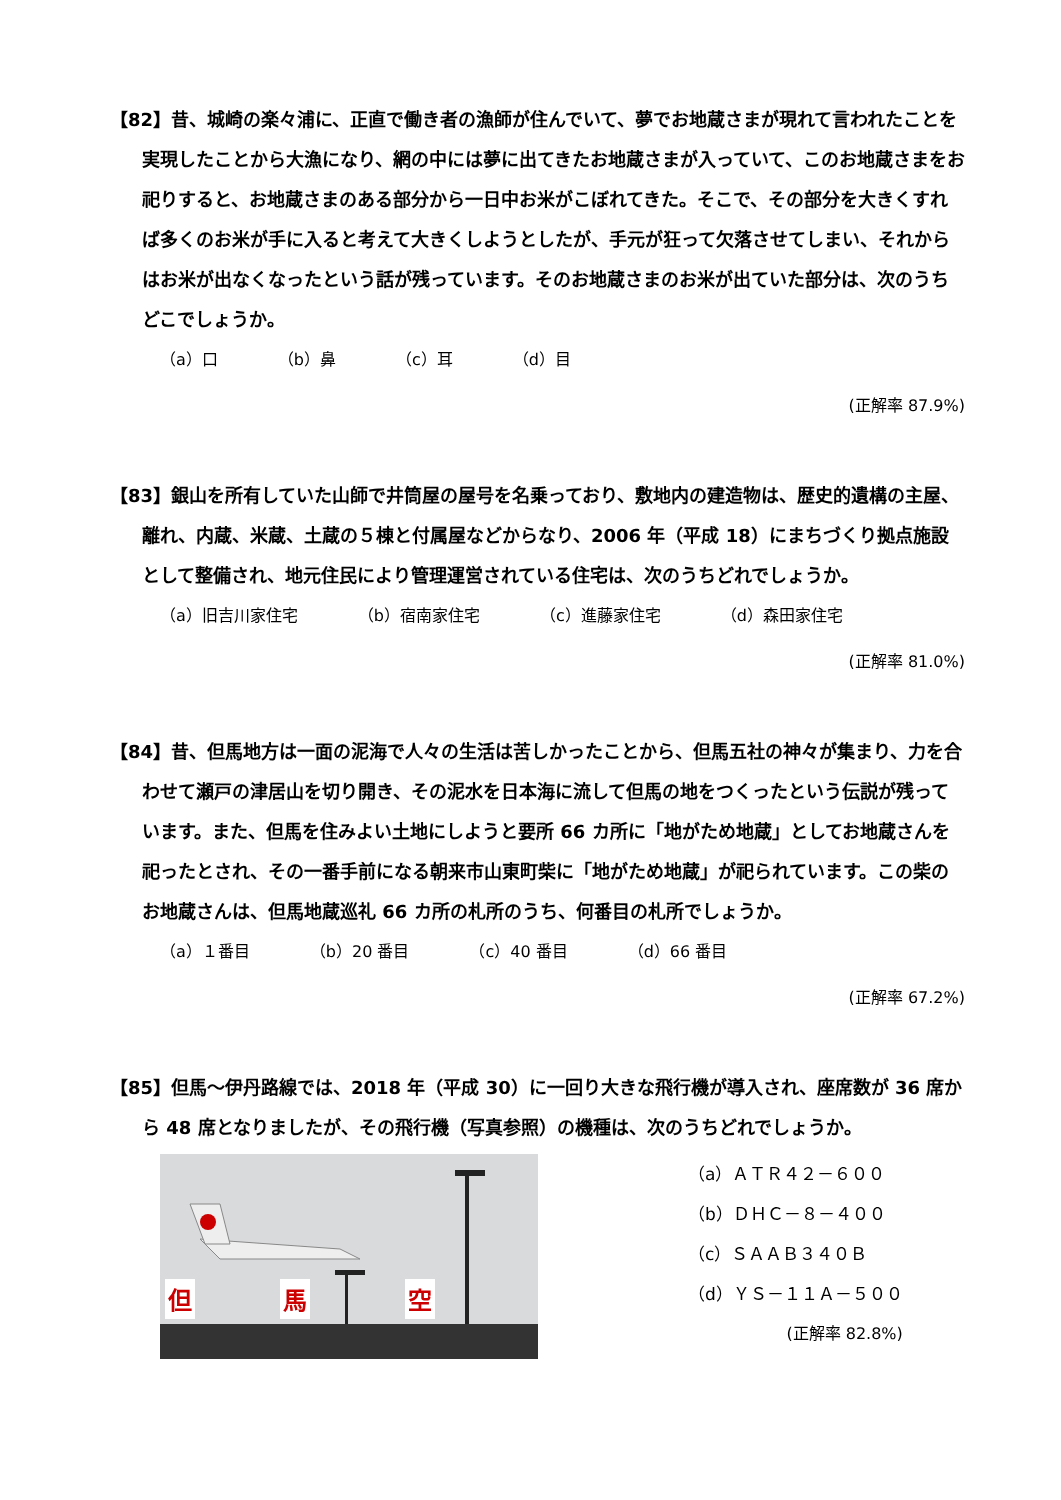【82】昔、城崎の楽々浦に、正直で働き者の漁師が住んでいて、夢でお地蔵さまが現れて言われたことを実現したことから大漁になり、網の中には夢に出てきたお地蔵さまが入っていて、このお地蔵さまをお祀りすると、お地蔵さまのある部分から一日中お米がこぼれてきた。そこで、その部分を大きくすれば多くのお米が手に入ると考えて大きくしようとしたが、手元が狂って欠落させてしまい、それからはお米が出なくなったという話が残っています。そのお地蔵さまのお米が出ていた部分は、次のうちどこでしょうか。
（a）口 （b）鼻 （c）耳 （d）目
(正解率 87.9%)
【83】銀山を所有していた山師で井筒屋の屋号を名乗っており、敷地内の建造物は、歴史的遺構の主屋、離れ、内蔵、米蔵、土蔵の５棟と付属屋などからなり、2006 年（平成 18）にまちづくり拠点施設として整備され、地元住民により管理運営されている住宅は、次のうちどれでしょうか。
（a）旧吉川家住宅 （b）宿南家住宅 （c）進藤家住宅 （d）森田家住宅
(正解率 81.0%)
【84】昔、但馬地方は一面の泥海で人々の生活は苦しかったことから、但馬五社の神々が集まり、力を合わせて瀬戸の津居山を切り開き、その泥水を日本海に流して但馬の地をつくったという伝説が残っています。また、但馬を住みよい土地にしようと要所 66 カ所に「地がため地蔵」としてお地蔵さんを祀ったとされ、その一番手前になる朝来市山東町柴に「地がため地蔵」が祀られています。この柴のお地蔵さんは、但馬地蔵巡礼 66 カ所の札所のうち、何番目の札所でしょうか。
（a）１番目 （b）20 番目 （c）40 番目 （d）66 番目
(正解率 67.2%)
【85】但馬～伊丹路線では、2018 年（平成 30）に一回り大きな飛行機が導入され、座席数が 36 席から 48 席となりましたが、その飛行機（写真参照）の機種は、次のうちどれでしょうか。
但
馬
空
（a）ＡＴＲ４２－６００
（b）ＤＨＣ－８－４００
（c）ＳＡＡＢ３４０Ｂ
（d）ＹＳ－１１Ａ－５００
(正解率 82.8%)